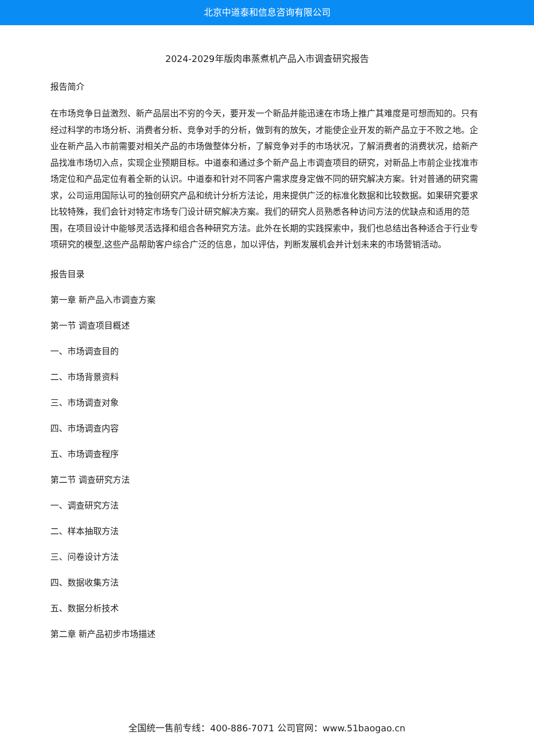北京中道泰和信息咨询有限公司
2024-2029年版肉串蒸煮机产品入市调查研究报告
报告简介
在市场竞争日益激烈、新产品层出不穷的今天，要开发一个新品并能迅速在市场上推广其难度是可想而知的。只有经过科学的市场分析、消费者分析、竞争对手的分析，做到有的放矢，才能使企业开发的新产品立于不败之地。企业在新产品入市前需要对相关产品的市场做整体分析，了解竞争对手的市场状况，了解消费者的消费状况，给新产品找准市场切入点，实现企业预期目标。中道泰和通过多个新产品上市调查项目的研究，对新品上市前企业找准市场定位和产品定位有着全新的认识。中道泰和针对不同客户需求度身定做不同的研究解决方案。针对普通的研究需求，公司运用国际认可的独创研究产品和统计分析方法论，用来提供广泛的标准化数据和比较数据。如果研究要求比较特殊，我们会针对特定市场专门设计研究解决方案。我们的研究人员熟悉各种访问方法的优缺点和适用的范围，在项目设计中能够灵活选择和组合各种研究方法。此外在长期的实践探索中，我们也总结出各种适合于行业专项研究的模型,这些产品帮助客户综合广泛的信息，加以评估，判断发展机会并计划未来的市场营销活动。
报告目录
第一章 新产品入市调查方案
第一节 调查项目概述
一、市场调查目的
二、市场背景资料
三、市场调查对象
四、市场调查内容
五、市场调查程序
第二节 调查研究方法
一、调查研究方法
二、样本抽取方法
三、问卷设计方法
四、数据收集方法
五、数据分析技术
第二章 新产品初步市场描述
全国统一售前专线：400-886-7071 公司官网：www.51baogao.cn